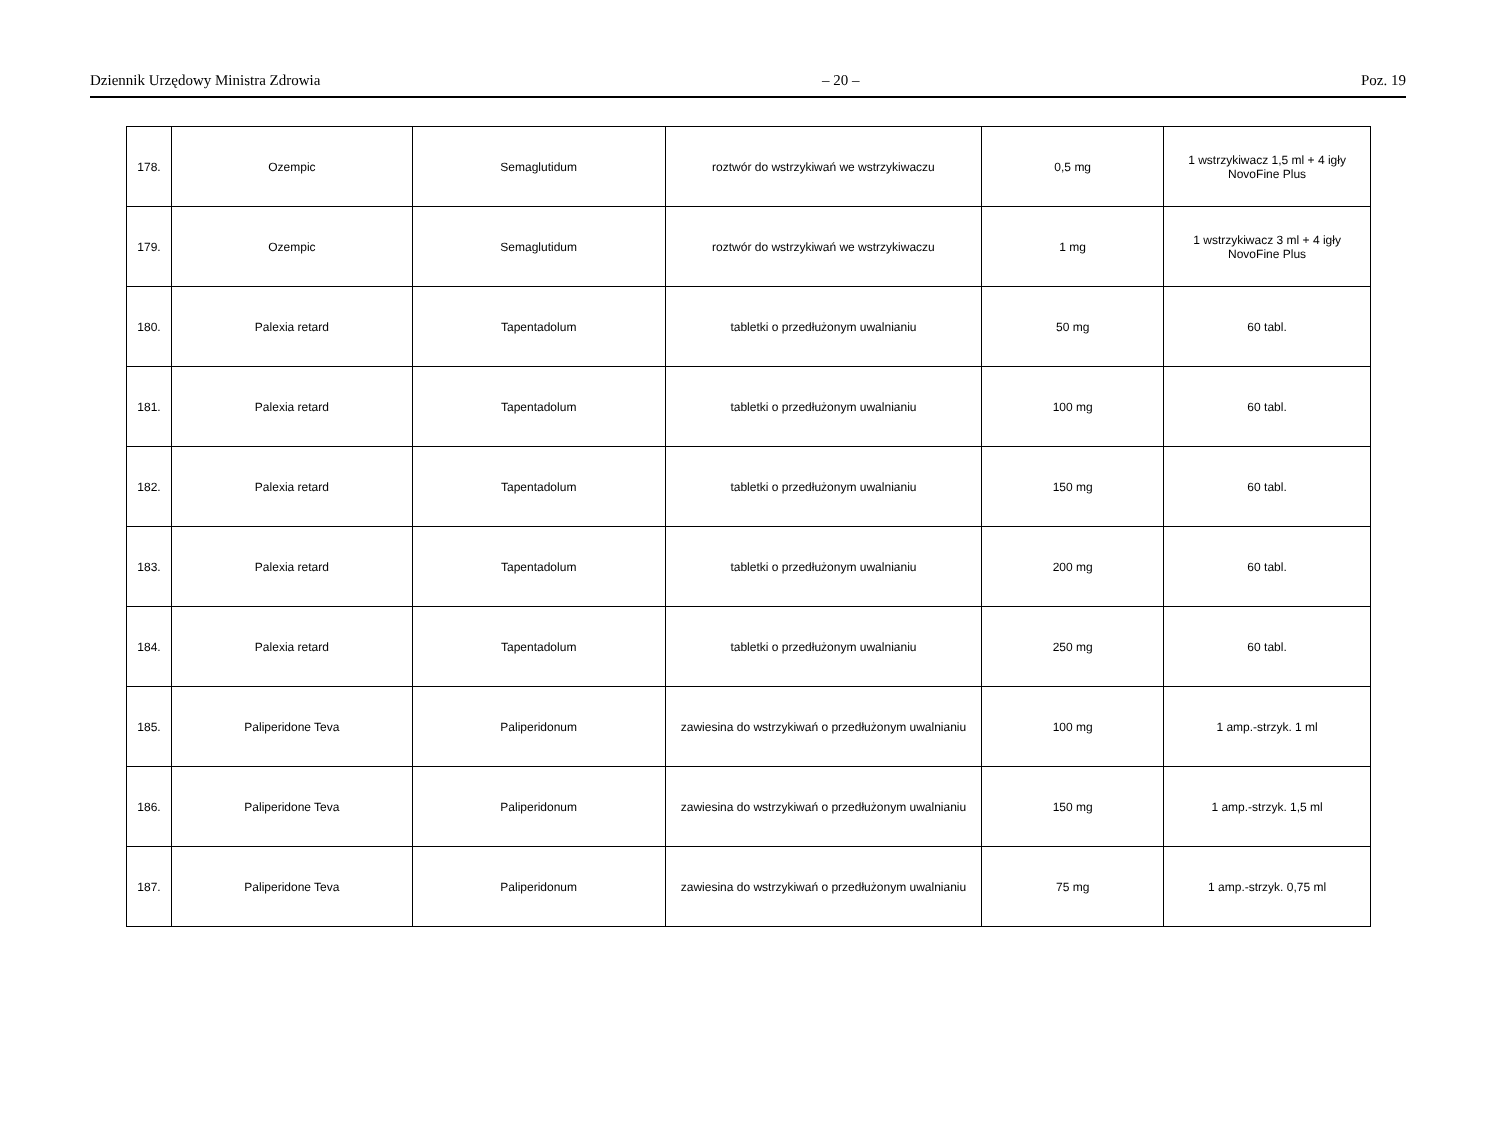Dziennik Urzędowy Ministra Zdrowia – 20 – Poz. 19
| 178. | Ozempic | Semaglutidum | roztwór do wstrzykiwań we wstrzykiwaczu | 0,5 mg | 1 wstrzykiwacz 1,5 ml + 4 igły NovoFine Plus |
| 179. | Ozempic | Semaglutidum | roztwór do wstrzykiwań we wstrzykiwaczu | 1 mg | 1 wstrzykiwacz 3 ml + 4 igły NovoFine Plus |
| 180. | Palexia retard | Tapentadolum | tabletki o przedłużonym uwalnianiu | 50 mg | 60 tabl. |
| 181. | Palexia retard | Tapentadolum | tabletki o przedłużonym uwalnianiu | 100 mg | 60 tabl. |
| 182. | Palexia retard | Tapentadolum | tabletki o przedłużonym uwalnianiu | 150 mg | 60 tabl. |
| 183. | Palexia retard | Tapentadolum | tabletki o przedłużonym uwalnianiu | 200 mg | 60 tabl. |
| 184. | Palexia retard | Tapentadolum | tabletki o przedłużonym uwalnianiu | 250 mg | 60 tabl. |
| 185. | Paliperidone Teva | Paliperidonum | zawiesina do wstrzykiwań o przedłużonym uwalnianiu | 100 mg | 1 amp.-strzyk. 1 ml |
| 186. | Paliperidone Teva | Paliperidonum | zawiesina do wstrzykiwań o przedłużonym uwalnianiu | 150 mg | 1 amp.-strzyk. 1,5 ml |
| 187. | Paliperidone Teva | Paliperidonum | zawiesina do wstrzykiwań o przedłużonym uwalnianiu | 75 mg | 1 amp.-strzyk. 0,75 ml |